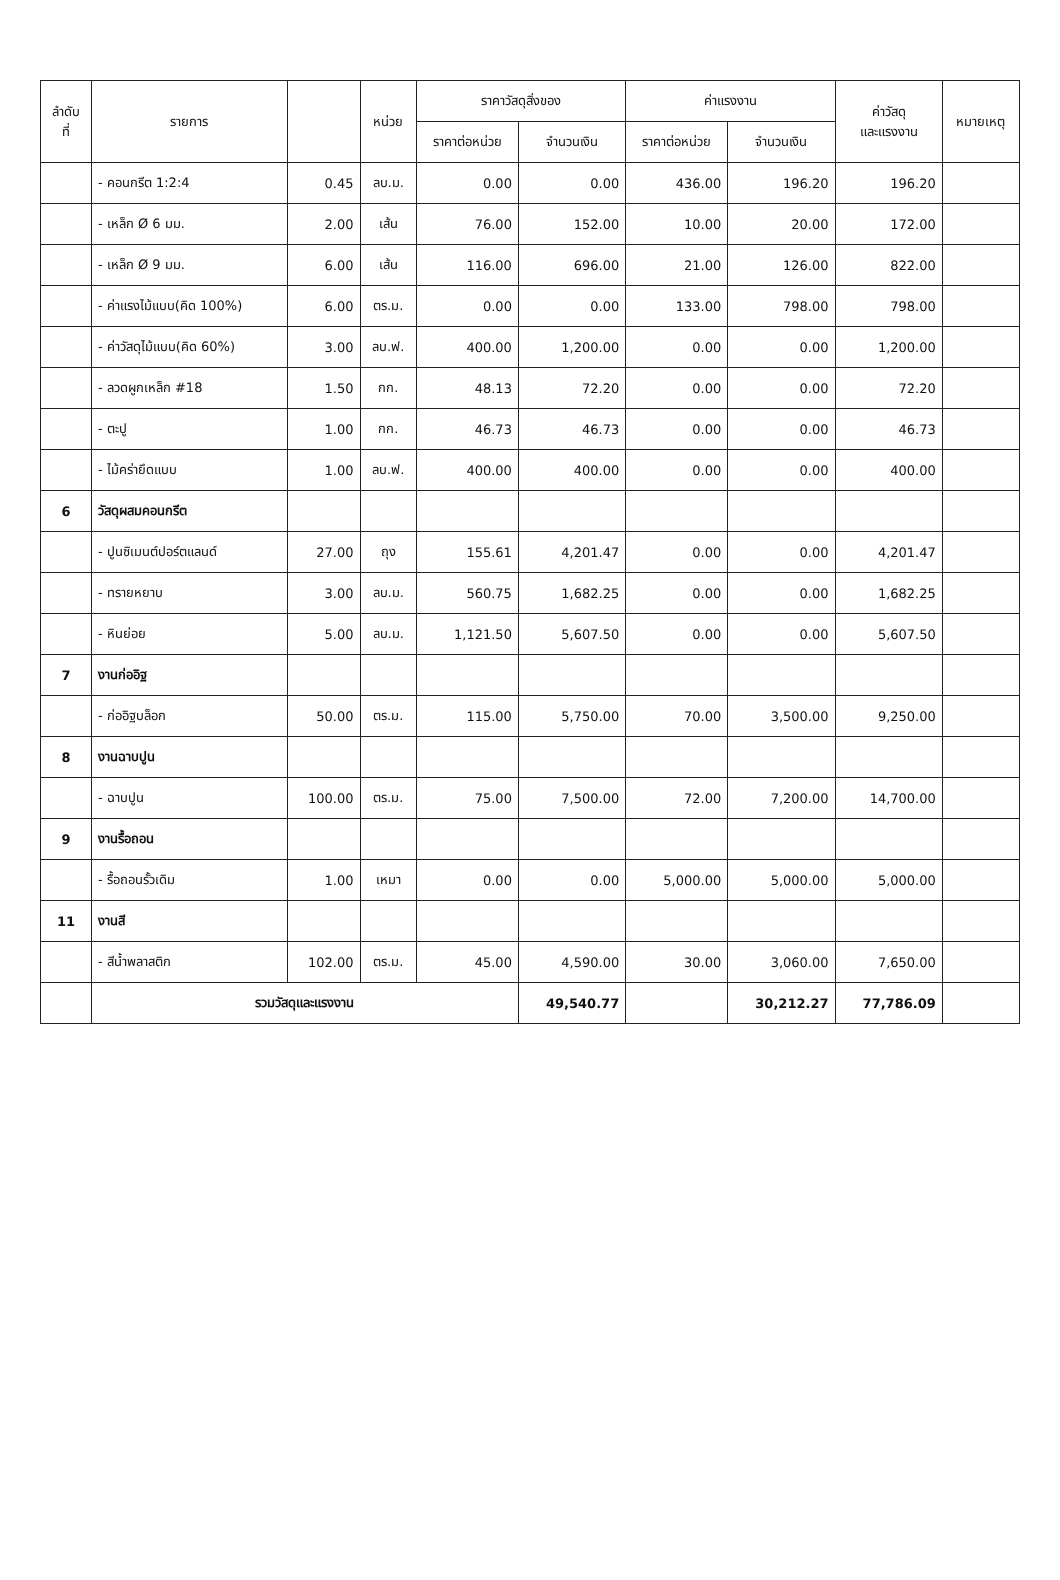| ลำดับ ที่ | รายการ | | หน่วย | ราคาวัสดุสิ่งของ | | ค่าแรงงาน | | ค่าวัสดุ และแรงงาน | หมายเหตุ |
| --- | --- | --- | --- | --- | --- | --- | --- | --- | --- |
| | | | | ราคาต่อหน่วย | จำนวนเงิน | ราคาต่อหน่วย | จำนวนเงิน | | |
| | - คอนกรีต 1:2:4 | 0.45 | ลบ.ม. | 0.00 | 0.00 | 436.00 | 196.20 | 196.20 | |
| | - เหล็ก Ø 6 มม. | 2.00 | เส้น | 76.00 | 152.00 | 10.00 | 20.00 | 172.00 | |
| | - เหล็ก Ø 9 มม. | 6.00 | เส้น | 116.00 | 696.00 | 21.00 | 126.00 | 822.00 | |
| | - ค่าแรงไม้แบบ(คิด 100%) | 6.00 | ตร.ม. | 0.00 | 0.00 | 133.00 | 798.00 | 798.00 | |
| | - ค่าวัสดุไม้แบบ(คิด 60%) | 3.00 | ลบ.ฟ. | 400.00 | 1,200.00 | 0.00 | 0.00 | 1,200.00 | |
| | - ลวดผูกเหล็ก #18 | 1.50 | กก. | 48.13 | 72.20 | 0.00 | 0.00 | 72.20 | |
| | - ตะปู | 1.00 | กก. | 46.73 | 46.73 | 0.00 | 0.00 | 46.73 | |
| | - ไม้คร่ายึดแบบ | 1.00 | ลบ.ฟ. | 400.00 | 400.00 | 0.00 | 0.00 | 400.00 | |
| 6 | วัสดุผสมคอนกรีต | | | | | | | | |
| | - ปูนซิเมนต์ปอร์ตแลนด์ | 27.00 | ถุง | 155.61 | 4,201.47 | 0.00 | 0.00 | 4,201.47 | |
| | - ทรายหยาบ | 3.00 | ลบ.ม. | 560.75 | 1,682.25 | 0.00 | 0.00 | 1,682.25 | |
| | - หินย่อย | 5.00 | ลบ.ม. | 1,121.50 | 5,607.50 | 0.00 | 0.00 | 5,607.50 | |
| 7 | งานก่ออิฐ | | | | | | | | |
| | - ก่ออิฐบล็อก | 50.00 | ตร.ม. | 115.00 | 5,750.00 | 70.00 | 3,500.00 | 9,250.00 | |
| 8 | งานฉาบปูน | | | | | | | | |
| | - ฉาบปูน | 100.00 | ตร.ม. | 75.00 | 7,500.00 | 72.00 | 7,200.00 | 14,700.00 | |
| 9 | งานรื้อถอน | | | | | | | | |
| | - รื้อถอนรั้วเดิม | 1.00 | เหมา | 0.00 | 0.00 | 5,000.00 | 5,000.00 | 5,000.00 | |
| 11 | งานสี | | | | | | | | |
| | - สีน้ำพลาสติก | 102.00 | ตร.ม. | 45.00 | 4,590.00 | 30.00 | 3,060.00 | 7,650.00 | |
| | รวมวัสดุและแรงงาน | | | | 49,540.77 | | 30,212.27 | 77,786.09 | |